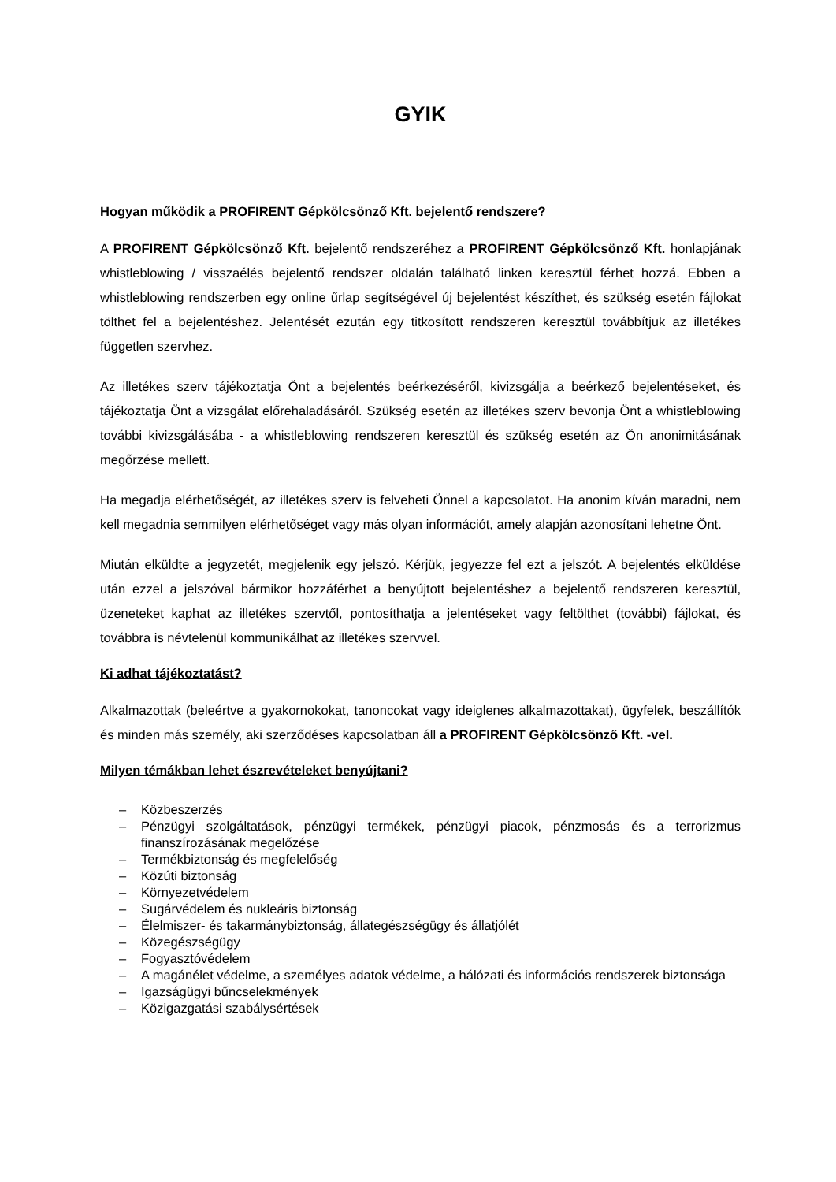GYIK
Hogyan működik a PROFIRENT Gépkölcsönző Kft. bejelentő rendszere?
A PROFIRENT Gépkölcsönző Kft. bejelentő rendszeréhez a PROFIRENT Gépkölcsönző Kft. honlapjának whistleblowing / visszaélés bejelentő rendszer oldalán található linken keresztül férhet hozzá. Ebben a whistleblowing rendszerben egy online űrlap segítségével új bejelentést készíthet, és szükség esetén fájlokat tölthet fel a bejelentéshez. Jelentését ezután egy titkosított rendszeren keresztül továbbítjuk az illetékes független szervhez.
Az illetékes szerv tájékoztatja Önt a bejelentés beérkezéséről, kivizsgálja a beérkező bejelentéseket, és tájékoztatja Önt a vizsgálat előrehaladásáról. Szükség esetén az illetékes szerv bevonja Önt a whistleblowing további kivizsgálásába - a whistleblowing rendszeren keresztül és szükség esetén az Ön anonimitásának megőrzése mellett.
Ha megadja elérhetőségét, az illetékes szerv is felveheti Önnel a kapcsolatot. Ha anonim kíván maradni, nem kell megadnia semmilyen elérhetőséget vagy más olyan információt, amely alapján azonosítani lehetne Önt.
Miután elküldte a jegyzetét, megjelenik egy jelszó. Kérjük, jegyezze fel ezt a jelszót. A bejelentés elküldése után ezzel a jelszóval bármikor hozzáférhet a benyújtott bejelentéshez a bejelentő rendszeren keresztül, üzeneteket kaphat az illetékes szervtől, pontosíthatja a jelentéseket vagy feltölthet (további) fájlokat, és továbbra is névtelenül kommunikálhat az illetékes szervvel.
Ki adhat tájékoztatást?
Alkalmazottak (beleértve a gyakornokokat, tanoncokat vagy ideiglenes alkalmazottakat), ügyfelek, beszállítók és minden más személy, aki szerződéses kapcsolatban áll a PROFIRENT Gépkölcsönző Kft. -vel.
Milyen témákban lehet észrevételeket benyújtani?
– Közbeszerzés
– Pénzügyi szolgáltatások, pénzügyi termékek, pénzügyi piacok, pénzmosás és a terrorizmus finanszírozásának megelőzése
– Termékbiztonság és megfelelőség
– Közúti biztonság
– Környezetvédelem
– Sugárvédelem és nukleáris biztonság
– Élelmiszer- és takarmánybiztonság, állategészségügy és állatjólét
– Közegészségügy
– Fogyasztóvédelem
– A magánélet védelme, a személyes adatok védelme, a hálózati és információs rendszerek biztonsága
– Igazságügyi bűncselekmények
– Közigazgatási szabálysértések